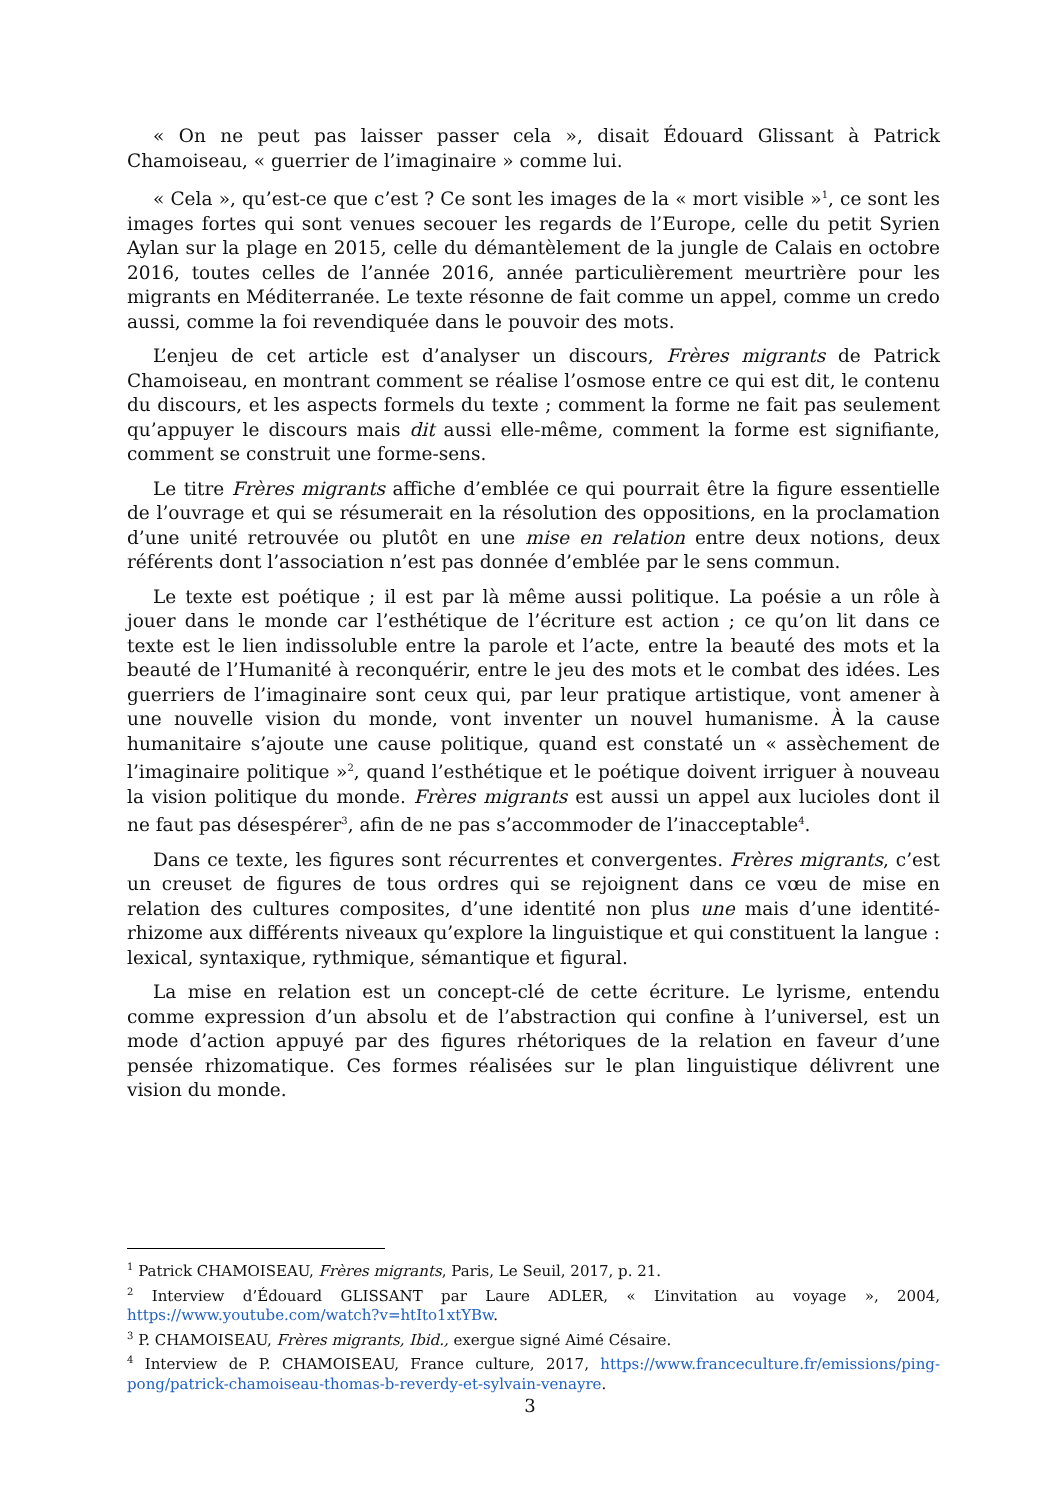« On ne peut pas laisser passer cela », disait Édouard Glissant à Patrick Chamoiseau, « guerrier de l’imaginaire » comme lui.
« Cela », qu’est-ce que c’est ? Ce sont les images de la « mort visible »<sup>1</sup>, ce sont les images fortes qui sont venues secouer les regards de l’Europe, celle du petit Syrien Aylan sur la plage en 2015, celle du démantèlement de la jungle de Calais en octobre 2016, toutes celles de l’année 2016, année particulièrement meurtrière pour les migrants en Méditerranée. Le texte résonne de fait comme un appel, comme un credo aussi, comme la foi revendiquée dans le pouvoir des mots.
L’enjeu de cet article est d’analyser un discours, Frères migrants de Patrick Chamoiseau, en montrant comment se réalise l’osmose entre ce qui est dit, le contenu du discours, et les aspects formels du texte ; comment la forme ne fait pas seulement qu’appuyer le discours mais dit aussi elle-même, comment la forme est signifiante, comment se construit une forme-sens.
Le titre Frères migrants affiche d’emblée ce qui pourrait être la figure essentielle de l’ouvrage et qui se résumerait en la résolution des oppositions, en la proclamation d’une unité retrouvée ou plutôt en une mise en relation entre deux notions, deux référents dont l’association n’est pas donnée d’emblée par le sens commun.
Le texte est poétique ; il est par là même aussi politique. La poésie a un rôle à jouer dans le monde car l’esthétique de l’écriture est action ; ce qu’on lit dans ce texte est le lien indissoluble entre la parole et l’acte, entre la beauté des mots et la beauté de l’Humanité à reconquérir, entre le jeu des mots et le combat des idées. Les guerriers de l’imaginaire sont ceux qui, par leur pratique artistique, vont amener à une nouvelle vision du monde, vont inventer un nouvel humanisme. À la cause humanitaire s’ajoute une cause politique, quand est constaté un « assèchement de l’imaginaire politique »<sup>2</sup>, quand l’esthétique et le poétique doivent irriguer à nouveau la vision politique du monde. Frères migrants est aussi un appel aux lucioles dont il ne faut pas désespérer<sup>3</sup>, afin de ne pas s’accommoder de l’inacceptable<sup>4</sup>.
Dans ce texte, les figures sont récurrentes et convergentes. Frères migrants, c’est un creuset de figures de tous ordres qui se rejoignent dans ce vœu de mise en relation des cultures composites, d’une identité non plus une mais d’une identité-rhizome aux différents niveaux qu’explore la linguistique et qui constituent la langue : lexical, syntaxique, rythmique, sémantique et figural.
La mise en relation est un concept-clé de cette écriture. Le lyrisme, entendu comme expression d’un absolu et de l’abstraction qui confine à l’universel, est un mode d’action appuyé par des figures rhétoriques de la relation en faveur d’une pensée rhizomatique. Ces formes réalisées sur le plan linguistique délivrent une vision du monde.
<sup>1</sup> Patrick CHAMOISEAU, Frères migrants, Paris, Le Seuil, 2017, p. 21.
<sup>2</sup> Interview d’Édouard GLISSANT par Laure ADLER, « L’invitation au voyage », 2004, https://www.youtube.com/watch?v=htIto1xtYBw.
<sup>3</sup> P. CHAMOISEAU, Frères migrants, Ibid., exergue signé Aimé Césaire.
<sup>4</sup> Interview de P. CHAMOISEAU, France culture, 2017, https://www.franceculture.fr/emissions/ping-pong/patrick-chamoiseau-thomas-b-reverdy-et-sylvain-venayre.
3